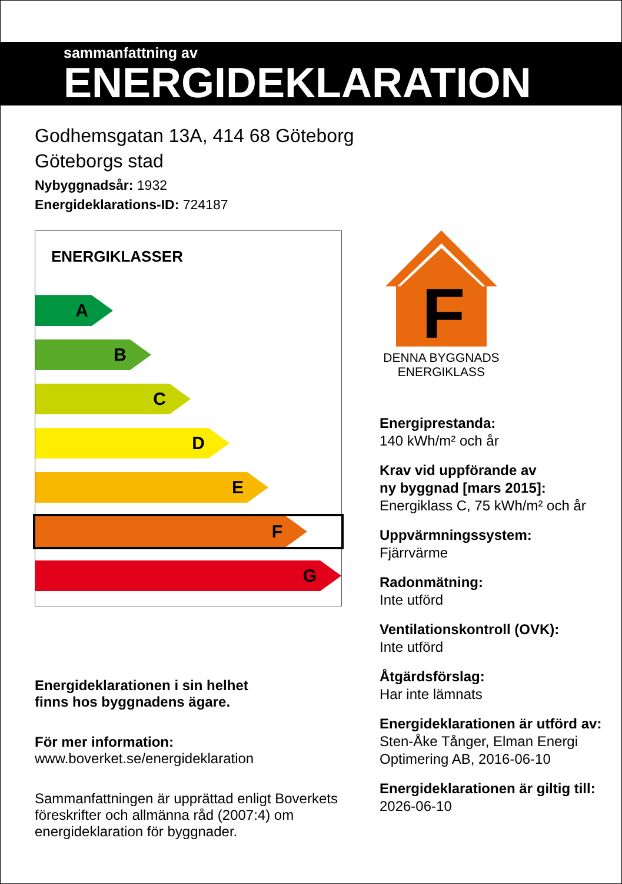sammanfattning av
ENERGIDEKLARATION
Godhemsgatan 13A, 414 68 Göteborg
Göteborgs stad
Nybyggnadsår: 1932
Energideklarations-ID: 724187
ENERGIKLASSER
A
B
C
D
E
F
G
Energideklarationen i sin helhet
finns hos byggnadens ägare.
För mer information:
www.boverket.se/energideklaration
Sammanfattningen är upprättad enligt Boverkets föreskrifter och allmänna råd (2007:4) om energideklaration för byggnader.
F
DENNA BYGGNADS
ENERGIKLASS
Energiprestanda:
140 kWh/m² och år
Krav vid uppförande av
ny byggnad [mars 2015]:
Energiklass C, 75 kWh/m² och år
Uppvärmningssystem:
Fjärrvärme
Radonmätning:
Inte utförd
Ventilationskontroll (OVK):
Inte utförd
Åtgärdsförslag:
Har inte lämnats
Energideklarationen är utförd av:
Sten-Åke Tånger, Elman Energi Optimering AB, 2016-06-10
Energideklarationen är giltig till:
2026-06-10